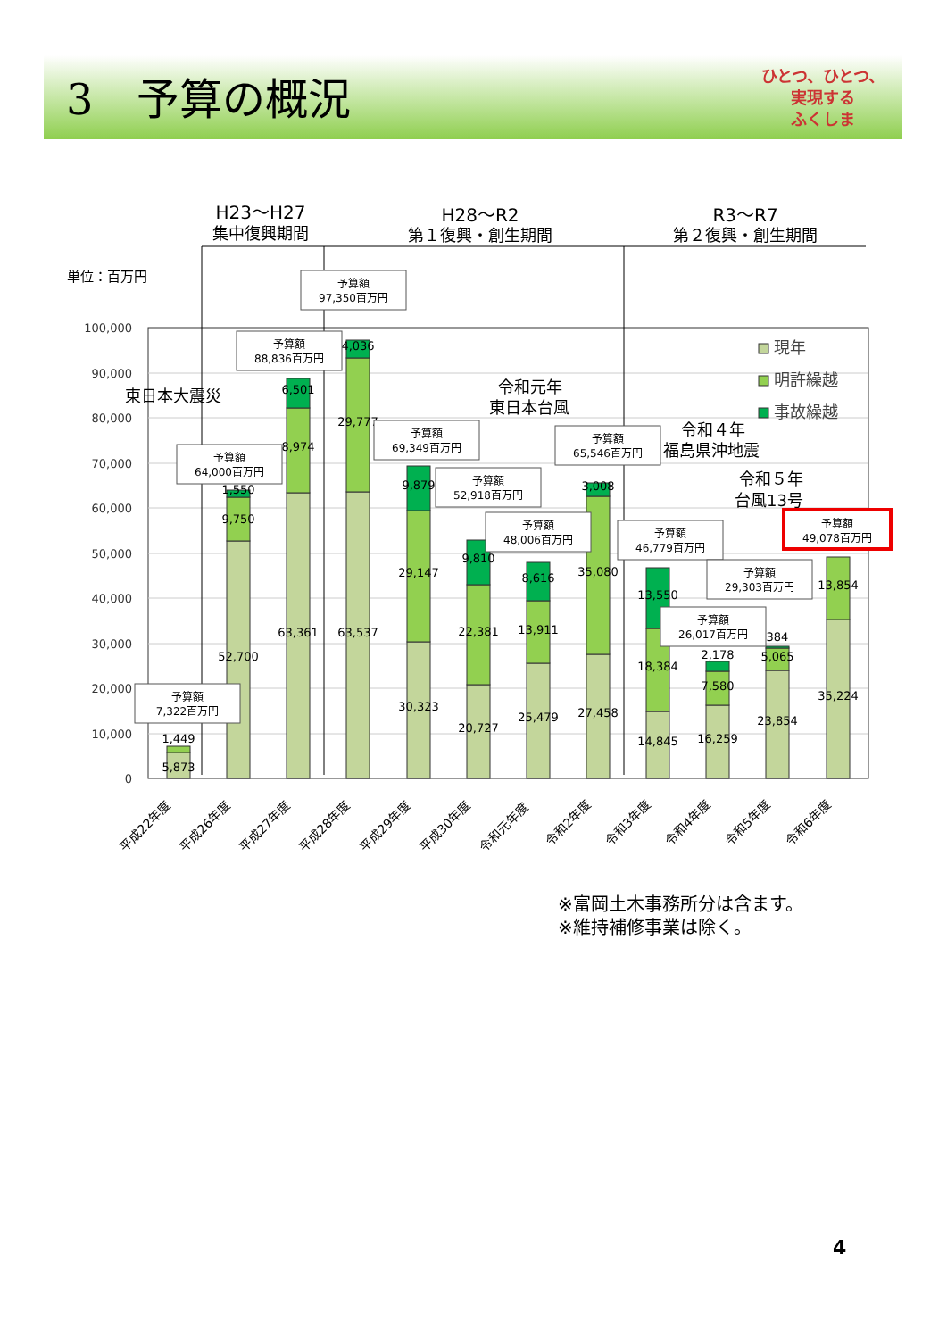3　予算の概況
ひとつ、ひとつ、
実現する
ふくしま
100,000
90,000
80,000
70,000
60,000
50,000
40,000
30,000
20,000
10,000
0
単位：百万円
H23～H27
集中復興期間
H28～R2
第１復興・創生期間
R3～R7
第２復興・創生期間
5,873
1,449
52,700
9,750
1,550
63,361
8,974
6,501
63,537
29,777
4,036
30,323
29,147
9,879
20,727
22,381
9,810
25,479
13,911
8,616
27,458
35,080
3,008
14,845
18,384
13,550
16,259
7,580
2,178
23,854
5,065
384
35,224
13,854
予算額
7,322百万円
予算額
64,000百万円
予算額
88,836百万円
予算額
97,350百万円
予算額
69,349百万円
予算額
52,918百万円
予算額
48,006百万円
予算額
65,546百万円
予算額
46,779百万円
予算額
26,017百万円
予算額
29,303百万円
予算額
49,078百万円
東日本大震災
令和元年
東日本台風
令和４年
福島県沖地震
令和５年
台風13号
現年
明許繰越
事故繰越
平成22年度
平成26年度
平成27年度
平成28年度
平成29年度
平成30年度
令和元年度
令和2年度
令和3年度
令和4年度
令和5年度
令和6年度
※富岡土木事務所分は含ます。
※維持補修事業は除く。
4